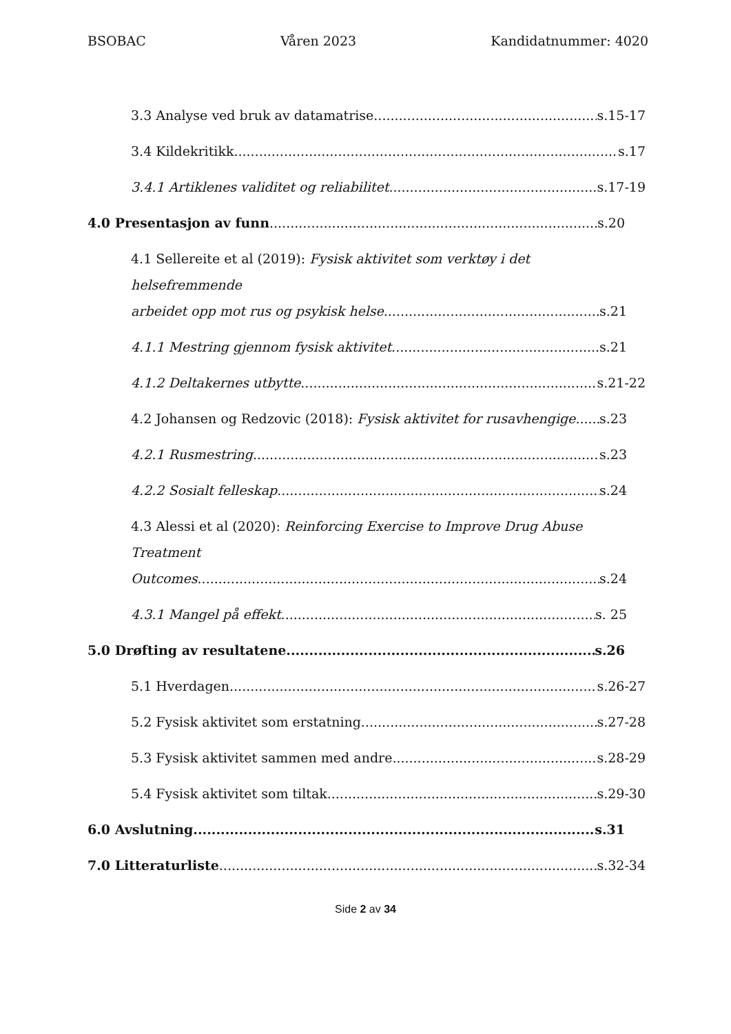BSOBAC Våren 2023 Kandidatnummer: 4020
3.3 Analyse ved bruk av datamatrise s.15-17
3.4 Kildekritikk s.17
3.4.1 Artiklenes validitet og reliabilitet s.17-19
4.0 Presentasjon av funn s.20
4.1 Sellereite et al (2019): Fysisk aktivitet som verktøy i det helsefremmende
arbeidet opp mot rus og psykisk helse s.21
4.1.1 Mestring gjennom fysisk aktivitet s.21
4.1.2 Deltakernes utbytte s.21-22
4.2 Johansen og Redzovic (2018): Fysisk aktivitet for rusavhengige s.23
4.2.1 Rusmestring s.23
4.2.2 Sosialt felleskap s.24
4.3 Alessi et al (2020): Reinforcing Exercise to Improve Drug Abuse Treatment
Outcomes s.24
4.3.1 Mangel på effekt s. 25
5.0 Drøfting av resultatene s.26
5.1 Hverdagen s.26-27
5.2 Fysisk aktivitet som erstatning s.27-28
5.3 Fysisk aktivitet sammen med andre s.28-29
5.4 Fysisk aktivitet som tiltak s.29-30
6.0 Avslutning s.31
7.0 Litteraturliste s.32-34
Side 2 av 34